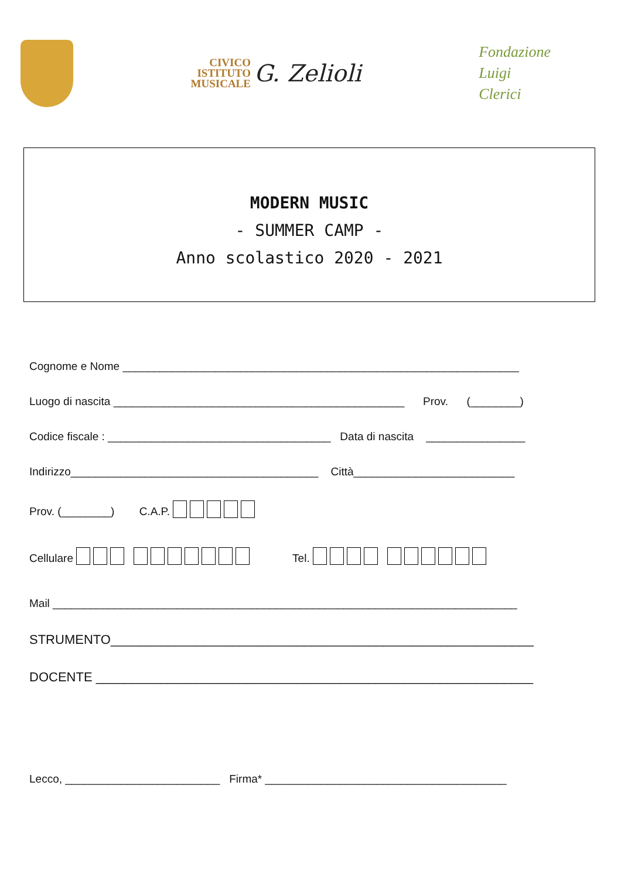CIVICO
ISTITUTO
MUSICALE
G. Zelioli
Fondazione
Luigi
Clerici
MODERN MUSIC
- SUMMER CAMP -
Anno scolastico 2020 - 2021
Cognome e Nome ________________________________________________________________
Luogo di nascita _______________________________________________ Prov. (________)
Codice fiscale : ____________________________________ Data di nascita ________________
Indirizzo________________________________________ Città__________________________
Prov. (________) C.A.P.
Cellulare Tel.
Mail ___________________________________________________________________________
STRUMENTO___________________________________________________________
DOCENTE _____________________________________________________________
Lecco, _________________________ Firma* _______________________________________